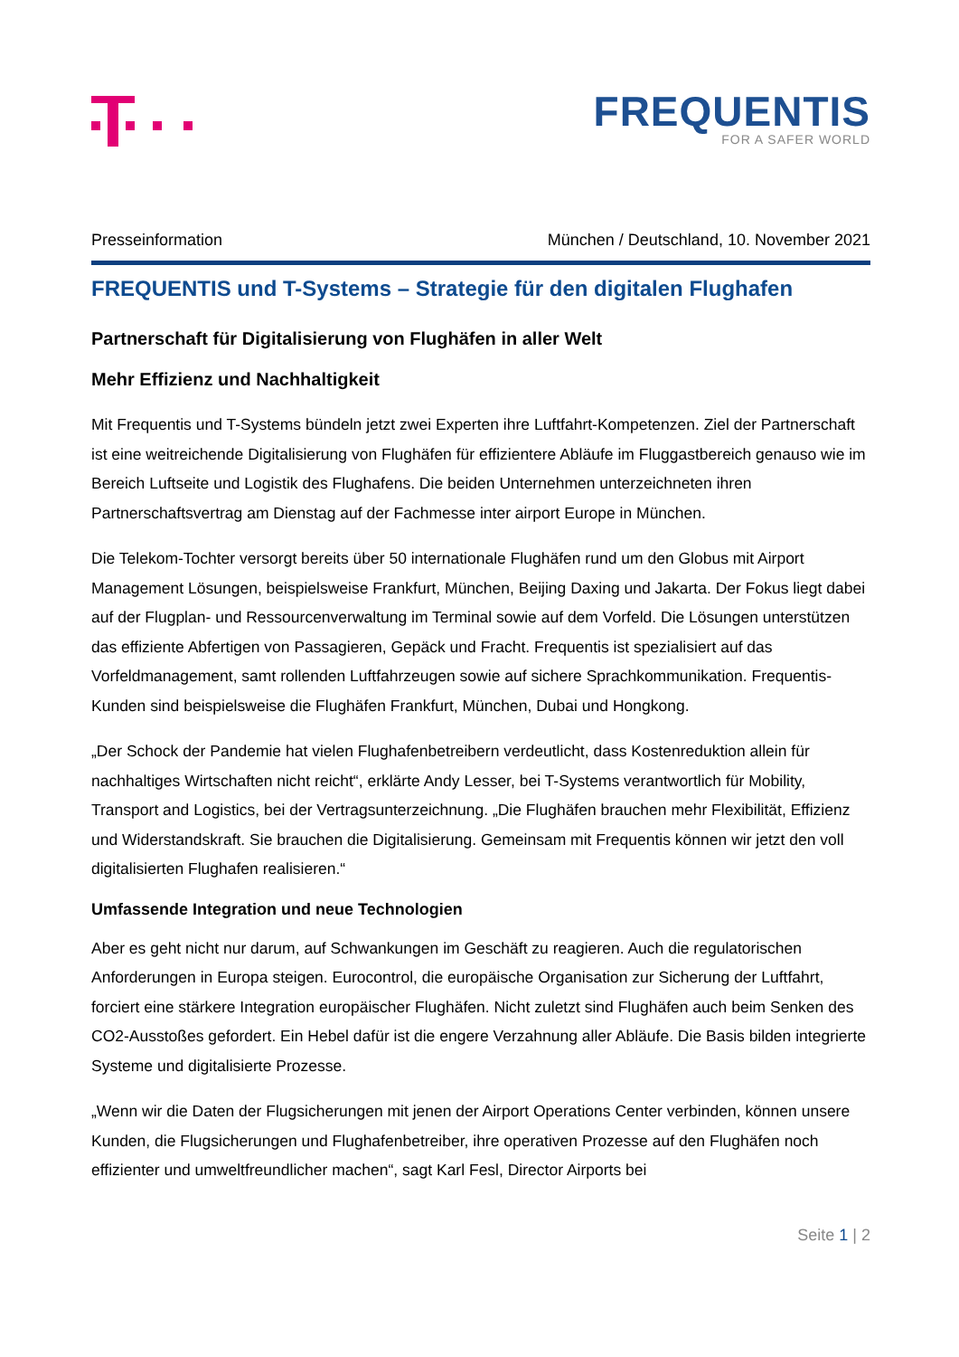FREQUENTIS
FOR A SAFER WORLD
Presseinformation München / Deutschland, 10. November 2021
FREQUENTIS und T-Systems – Strategie für den digitalen Flughafen
Partnerschaft für Digitalisierung von Flughäfen in aller Welt
Mehr Effizienz und Nachhaltigkeit
Mit Frequentis und T-Systems bündeln jetzt zwei Experten ihre Luftfahrt-Kompetenzen. Ziel der Partnerschaft ist eine weitreichende Digitalisierung von Flughäfen für effizientere Abläufe im Fluggastbereich genauso wie im Bereich Luftseite und Logistik des Flughafens. Die beiden Unternehmen unterzeichneten ihren Partnerschaftsvertrag am Dienstag auf der Fachmesse inter airport Europe in München.
Die Telekom-Tochter versorgt bereits über 50 internationale Flughäfen rund um den Globus mit Airport Management Lösungen, beispielsweise Frankfurt, München, Beijing Daxing und Jakarta. Der Fokus liegt dabei auf der Flugplan- und Ressourcenverwaltung im Terminal sowie auf dem Vorfeld. Die Lösungen unterstützen das effiziente Abfertigen von Passagieren, Gepäck und Fracht. Frequentis ist spezialisiert auf das Vorfeldmanagement, samt rollenden Luftfahrzeugen sowie auf sichere Sprachkommunikation. Frequentis-Kunden sind beispielsweise die Flughäfen Frankfurt, München, Dubai und Hongkong.
„Der Schock der Pandemie hat vielen Flughafenbetreibern verdeutlicht, dass Kostenreduktion allein für nachhaltiges Wirtschaften nicht reicht“, erklärte Andy Lesser, bei T-Systems verantwortlich für Mobility, Transport and Logistics, bei der Vertragsunterzeichnung. „Die Flughäfen brauchen mehr Flexibilität, Effizienz und Widerstandskraft. Sie brauchen die Digitalisierung. Gemeinsam mit Frequentis können wir jetzt den voll digitalisierten Flughafen realisieren.“
Umfassende Integration und neue Technologien
Aber es geht nicht nur darum, auf Schwankungen im Geschäft zu reagieren. Auch die regulatorischen Anforderungen in Europa steigen. Eurocontrol, die europäische Organisation zur Sicherung der Luftfahrt, forciert eine stärkere Integration europäischer Flughäfen. Nicht zuletzt sind Flughäfen auch beim Senken des CO2-Ausstoßes gefordert. Ein Hebel dafür ist die engere Verzahnung aller Abläufe. Die Basis bilden integrierte Systeme und digitalisierte Prozesse.
„Wenn wir die Daten der Flugsicherungen mit jenen der Airport Operations Center verbinden, können unsere Kunden, die Flugsicherungen und Flughafenbetreiber, ihre operativen Prozesse auf den Flughäfen noch effizienter und umweltfreundlicher machen“, sagt Karl Fesl, Director Airports bei
Seite 1 | 2